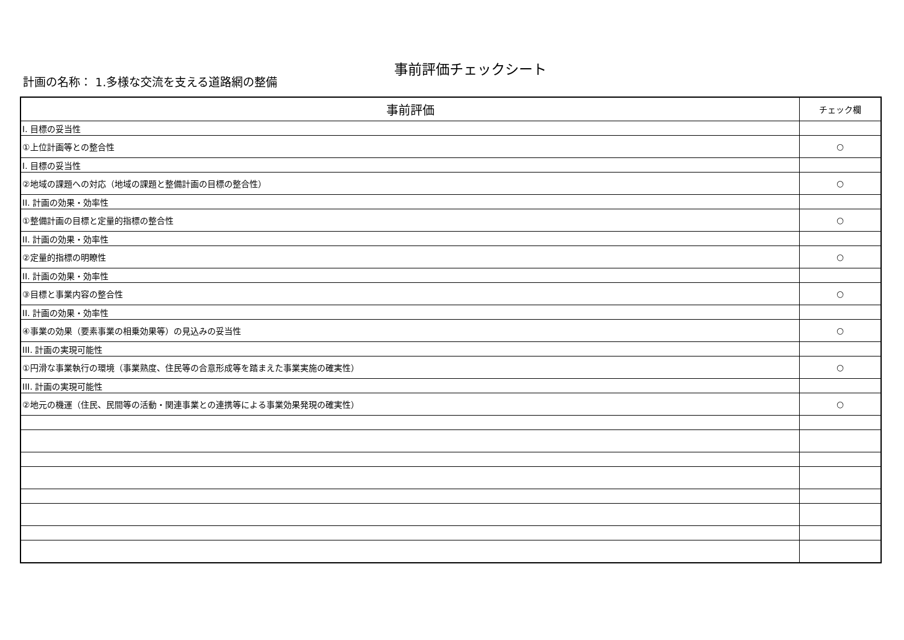事前評価チェックシート
計画の名称： 1.多様な交流を支える道路網の整備
| 事前評価 | チェック欄 |
| --- | --- |
| I. 目標の妥当性 | |
| ①上位計画等との整合性 | ○ |
| I. 目標の妥当性 | |
| ②地域の課題への対応（地域の課題と整備計画の目標の整合性） | ○ |
| II. 計画の効果・効率性 | |
| ①整備計画の目標と定量的指標の整合性 | ○ |
| II. 計画の効果・効率性 | |
| ②定量的指標の明瞭性 | ○ |
| II. 計画の効果・効率性 | |
| ③目標と事業内容の整合性 | ○ |
| II. 計画の効果・効率性 | |
| ④事業の効果（要素事業の相乗効果等）の見込みの妥当性 | ○ |
| III. 計画の実現可能性 | |
| ①円滑な事業執行の環境（事業熟度、住民等の合意形成等を踏まえた事業実施の確実性） | ○ |
| III. 計画の実現可能性 | |
| ②地元の機運（住民、民間等の活動・関連事業との連携等による事業効果発現の確実性） | ○ |